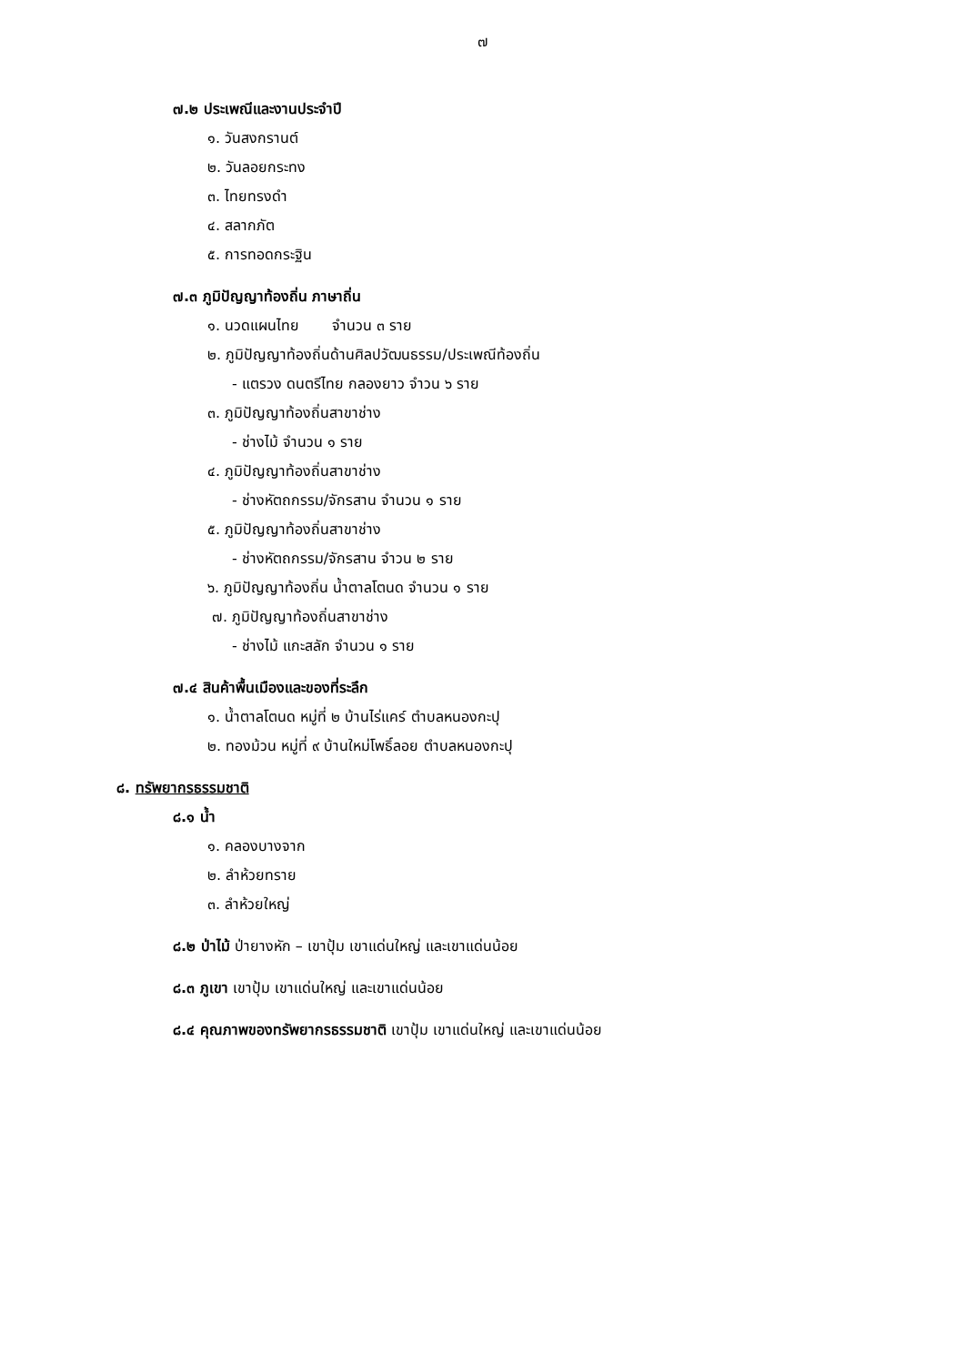๗
๗.๒ ประเพณีและงานประจำปี
๑. วันสงกรานต์
๒. วันลอยกระทง
๓. ไทยทรงดำ
๔. สลากภัต
๕. การทอดกระฐิน
๗.๓ ภูมิปัญญาท้องถิ่น ภาษาถิ่น
๑. นวดแผนไทย จำนวน ๓ ราย
๒. ภูมิปัญญาท้องถิ่นด้านศิลปวัฒนธรรม/ประเพณีท้องถิ่น
- แตรวง ดนตรีไทย กลองยาว จำวน ๖ ราย
๓. ภูมิปัญญาท้องถิ่นสาขาช่าง
- ช่างไม้ จำนวน ๑ ราย
๔. ภูมิปัญญาท้องถิ่นสาขาช่าง
- ช่างหัตถกรรม/จักรสาน จำนวน ๑ ราย
๕. ภูมิปัญญาท้องถิ่นสาขาช่าง
- ช่างหัตถกรรม/จักรสาน จำวน ๒ ราย
๖. ภูมิปัญญาท้องถิ่น น้ำตาลโตนด จำนวน ๑ ราย
๗. ภูมิปัญญาท้องถิ่นสาขาช่าง
- ช่างไม้ แกะสลัก จำนวน ๑ ราย
๗.๔ สินค้าพื้นเมืองและของที่ระลึก
๑. น้ำตาลโตนด หมู่ที่ ๒ บ้านไร่แคร์ ตำบลหนองกะปุ
๒. ทองม้วน หมู่ที่ ๙ บ้านใหม่โพธิ์ลอย ตำบลหนองกะปุ
๘. ทรัพยากรธรรมชาติ
๘.๑ น้ำ
๑. คลองบางจาก
๒. ลำห้วยทราย
๓. ลำห้วยใหญ่
๘.๒ ป่าไม้ ป่ายางหัก – เขาปุ้ม เขาแด่นใหญ่ และเขาแด่นน้อย
๘.๓ ภูเขา เขาปุ้ม เขาแด่นใหญ่ และเขาแด่นน้อย
๘.๔ คุณภาพของทรัพยากรธรรมชาติ เขาปุ้ม เขาแด่นใหญ่ และเขาแด่นน้อย